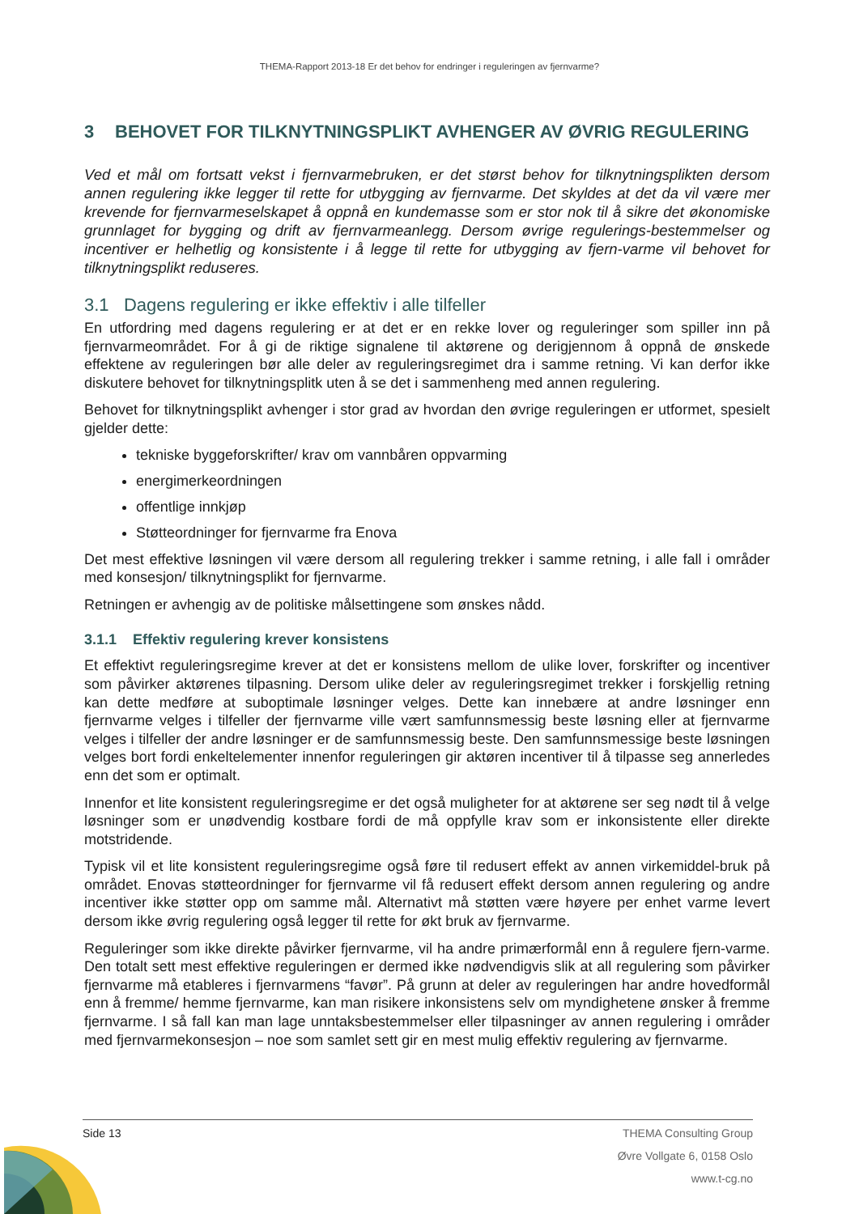THEMA-Rapport 2013-18 Er det behov for endringer i reguleringen av fjernvarme?
3 BEHOVET FOR TILKNYTNINGSPLIKT AVHENGER AV ØVRIG REGULERING
Ved et mål om fortsatt vekst i fjernvarmebruken, er det størst behov for tilknytningsplikten dersom annen regulering ikke legger til rette for utbygging av fjernvarme. Det skyldes at det da vil være mer krevende for fjernvarmeselskapet å oppnå en kundemasse som er stor nok til å sikre det økonomiske grunnlaget for bygging og drift av fjernvarmeanlegg. Dersom øvrige regulerings-bestemmelser og incentiver er helhetlig og konsistente i å legge til rette for utbygging av fjern-varme vil behovet for tilknytningsplikt reduseres.
3.1 Dagens regulering er ikke effektiv i alle tilfeller
En utfordring med dagens regulering er at det er en rekke lover og reguleringer som spiller inn på fjernvarmeområdet. For å gi de riktige signalene til aktørene og derigjennom å oppnå de ønskede effektene av reguleringen bør alle deler av reguleringsregimet dra i samme retning. Vi kan derfor ikke diskutere behovet for tilknytningsplitk uten å se det i sammenheng med annen regulering.
Behovet for tilknytningsplikt avhenger i stor grad av hvordan den øvrige reguleringen er utformet, spesielt gjelder dette:
tekniske byggeforskrifter/ krav om vannbåren oppvarming
energimerkeordningen
offentlige innkjøp
Støtteordninger for fjernvarme fra Enova
Det mest effektive løsningen vil være dersom all regulering trekker i samme retning, i alle fall i områder med konsesjon/ tilknytningsplikt for fjernvarme.
Retningen er avhengig av de politiske målsettingene som ønskes nådd.
3.1.1 Effektiv regulering krever konsistens
Et effektivt reguleringsregime krever at det er konsistens mellom de ulike lover, forskrifter og incentiver som påvirker aktørenes tilpasning. Dersom ulike deler av reguleringsregimet trekker i forskjellig retning kan dette medføre at suboptimale løsninger velges. Dette kan innebære at andre løsninger enn fjernvarme velges i tilfeller der fjernvarme ville vært samfunnsmessig beste løsning eller at fjernvarme velges i tilfeller der andre løsninger er de samfunnsmessig beste. Den samfunnsmessige beste løsningen velges bort fordi enkeltelementer innenfor reguleringen gir aktøren incentiver til å tilpasse seg annerledes enn det som er optimalt.
Innenfor et lite konsistent reguleringsregime er det også muligheter for at aktørene ser seg nødt til å velge løsninger som er unødvendig kostbare fordi de må oppfylle krav som er inkonsistente eller direkte motstridende.
Typisk vil et lite konsistent reguleringsregime også føre til redusert effekt av annen virkemiddel-bruk på området. Enovas støtteordninger for fjernvarme vil få redusert effekt dersom annen regulering og andre incentiver ikke støtter opp om samme mål. Alternativt må støtten være høyere per enhet varme levert dersom ikke øvrig regulering også legger til rette for økt bruk av fjernvarme.
Reguleringer som ikke direkte påvirker fjernvarme, vil ha andre primærformål enn å regulere fjern-varme. Den totalt sett mest effektive reguleringen er dermed ikke nødvendigvis slik at all regulering som påvirker fjernvarme må etableres i fjernvarmens “favør”. På grunn at deler av reguleringen har andre hovedformål enn å fremme/ hemme fjernvarme, kan man risikere inkonsistens selv om myndighetene ønsker å fremme fjernvarme. I så fall kan man lage unntaksbestemmelser eller tilpasninger av annen regulering i områder med fjernvarmekonsesjon – noe som samlet sett gir en mest mulig effektiv regulering av fjernvarme.
Side 13
THEMA Consulting Group
Øvre Vollgate 6, 0158 Oslo
www.t-cg.no